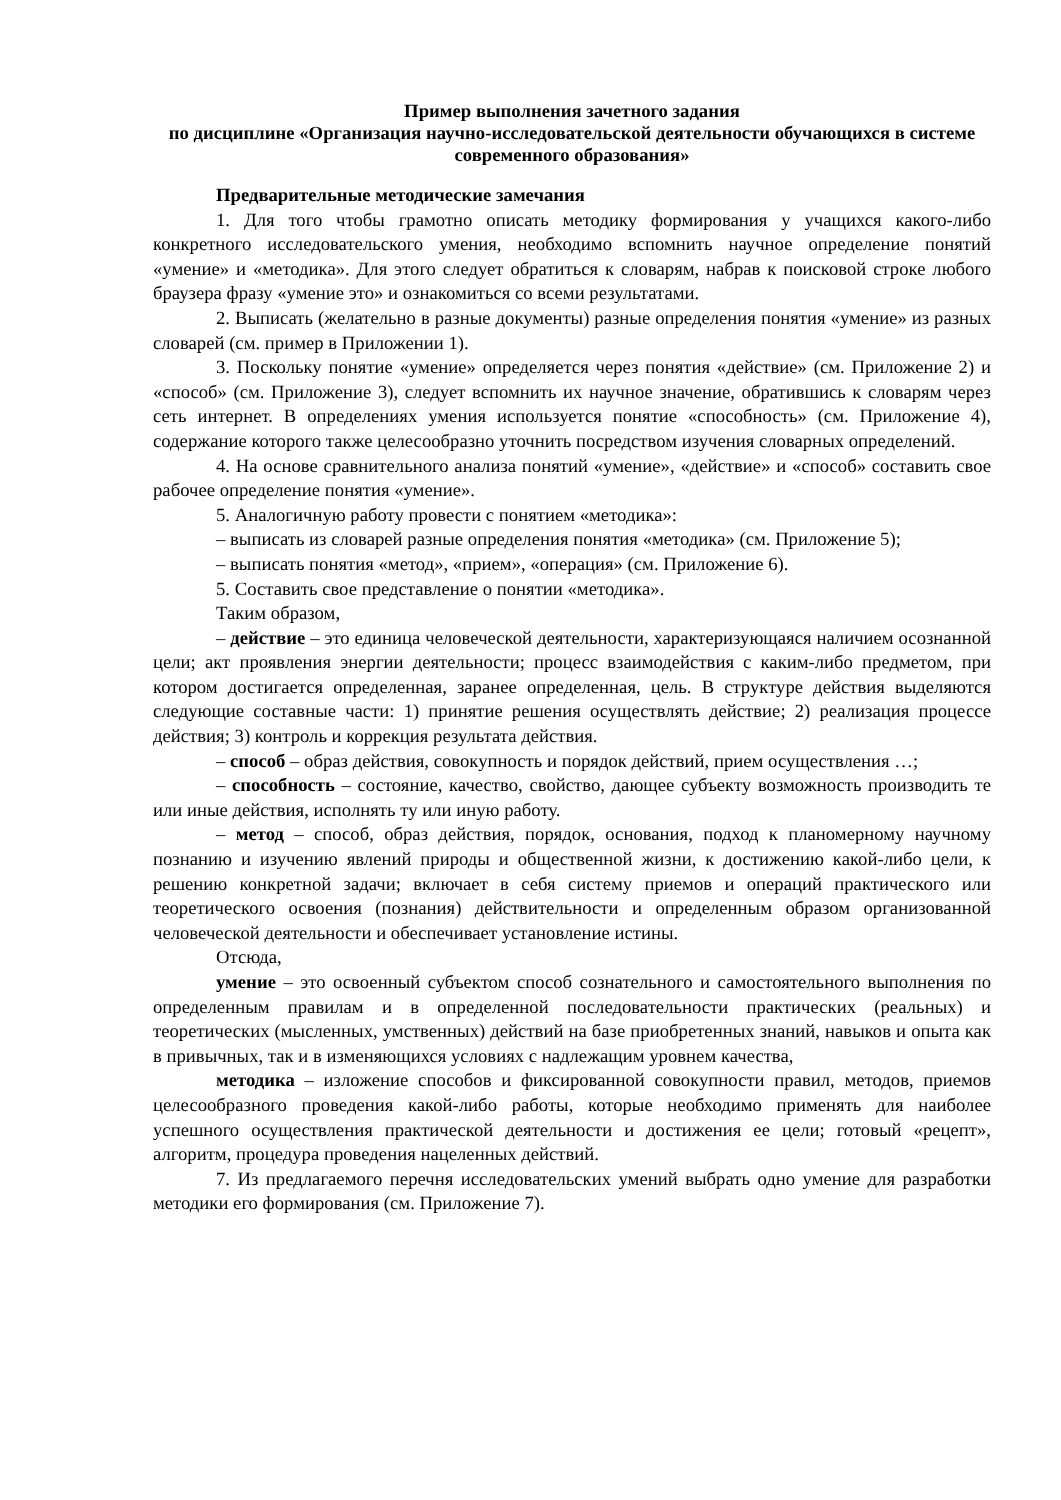Пример выполнения зачетного задания
по дисциплине «Организация научно-исследовательской деятельности обучающихся в системе современного образования»
Предварительные методические замечания
1. Для того чтобы грамотно описать методику формирования у учащихся какого-либо конкретного исследовательского умения, необходимо вспомнить научное определение понятий «умение» и «методика». Для этого следует обратиться к словарям, набрав к поисковой строке любого браузера фразу «умение это» и ознакомиться со всеми результатами.
2. Выписать (желательно в разные документы) разные определения понятия «умение» из разных словарей (см. пример в Приложении 1).
3. Поскольку понятие «умение» определяется через понятия «действие» (см. Приложение 2) и «способ» (см. Приложение 3), следует вспомнить их научное значение, обратившись к словарям через сеть интернет. В определениях умения используется понятие «способность» (см. Приложение 4), содержание которого также целесообразно уточнить посредством изучения словарных определений.
4. На основе сравнительного анализа понятий «умение», «действие» и «способ» составить свое рабочее определение понятия «умение».
5. Аналогичную работу провести с понятием «методика»:
– выписать из словарей разные определения понятия «методика» (см. Приложение 5);
– выписать понятия «метод», «прием», «операция» (см. Приложение 6).
5. Составить свое представление о понятии «методика».
Таким образом,
– действие – это единица человеческой деятельности, характеризующаяся наличием осознанной цели; акт проявления энергии деятельности; процесс взаимодействия с каким-либо предметом, при котором достигается определенная, заранее определенная, цель. В структуре действия выделяются следующие составные части: 1) принятие решения осуществлять действие; 2) реализация процессе действия; 3) контроль и коррекция результата действия.
– способ – образ действия, совокупность и порядок действий, прием осуществления …;
– способность – состояние, качество, свойство, дающее субъекту возможность производить те или иные действия, исполнять ту или иную работу.
– метод – способ, образ действия, порядок, основания, подход к планомерному научному познанию и изучению явлений природы и общественной жизни, к достижению какой-либо цели, к решению конкретной задачи; включает в себя систему приемов и операций практического или теоретического освоения (познания) действительности и определенным образом организованной человеческой деятельности и обеспечивает установление истины.
Отсюда,
умение – это освоенный субъектом способ сознательного и самостоятельного выполнения по определенным правилам и в определенной последовательности практических (реальных) и теоретических (мысленных, умственных) действий на базе приобретенных знаний, навыков и опыта как в привычных, так и в изменяющихся условиях с надлежащим уровнем качества,
методика – изложение способов и фиксированной совокупности правил, методов, приемов целесообразного проведения какой-либо работы, которые необходимо применять для наиболее успешного осуществления практической деятельности и достижения ее цели; готовый «рецепт», алгоритм, процедура проведения нацеленных действий.
7. Из предлагаемого перечня исследовательских умений выбрать одно умение для разработки методики его формирования (см. Приложение 7).